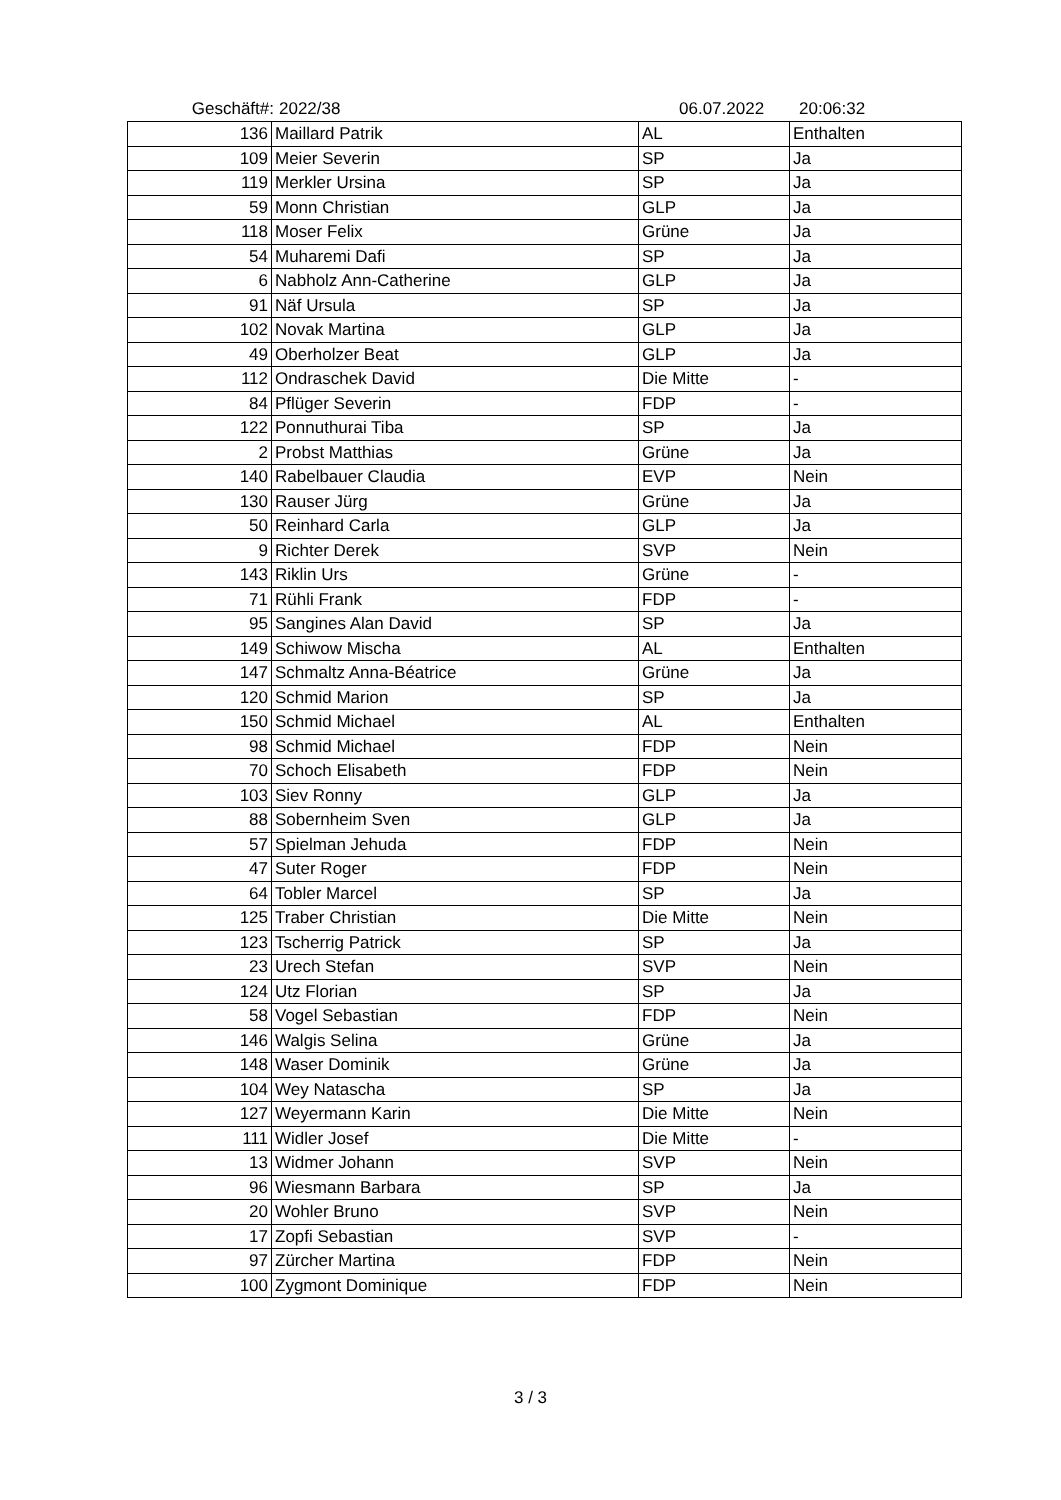Geschäft#: 2022/38 06.07.2022 20:06:32
| 136 | Maillard Patrik | AL | Enthalten |
| 109 | Meier Severin | SP | Ja |
| 119 | Merkler Ursina | SP | Ja |
| 59 | Monn Christian | GLP | Ja |
| 118 | Moser Felix | Grüne | Ja |
| 54 | Muharemi Dafi | SP | Ja |
| 6 | Nabholz Ann-Catherine | GLP | Ja |
| 91 | Näf Ursula | SP | Ja |
| 102 | Novak Martina | GLP | Ja |
| 49 | Oberholzer Beat | GLP | Ja |
| 112 | Ondraschek David | Die Mitte | - |
| 84 | Pflüger Severin | FDP | - |
| 122 | Ponnuthurai Tiba | SP | Ja |
| 2 | Probst Matthias | Grüne | Ja |
| 140 | Rabelbauer Claudia | EVP | Nein |
| 130 | Rauser Jürg | Grüne | Ja |
| 50 | Reinhard Carla | GLP | Ja |
| 9 | Richter Derek | SVP | Nein |
| 143 | Riklin Urs | Grüne | - |
| 71 | Rühli Frank | FDP | - |
| 95 | Sangines Alan David | SP | Ja |
| 149 | Schiwow Mischa | AL | Enthalten |
| 147 | Schmaltz Anna-Béatrice | Grüne | Ja |
| 120 | Schmid Marion | SP | Ja |
| 150 | Schmid Michael | AL | Enthalten |
| 98 | Schmid Michael | FDP | Nein |
| 70 | Schoch Elisabeth | FDP | Nein |
| 103 | Siev Ronny | GLP | Ja |
| 88 | Sobernheim Sven | GLP | Ja |
| 57 | Spielman Jehuda | FDP | Nein |
| 47 | Suter Roger | FDP | Nein |
| 64 | Tobler Marcel | SP | Ja |
| 125 | Traber Christian | Die Mitte | Nein |
| 123 | Tscherrig Patrick | SP | Ja |
| 23 | Urech Stefan | SVP | Nein |
| 124 | Utz Florian | SP | Ja |
| 58 | Vogel Sebastian | FDP | Nein |
| 146 | Walgis Selina | Grüne | Ja |
| 148 | Waser Dominik | Grüne | Ja |
| 104 | Wey Natascha | SP | Ja |
| 127 | Weyermann Karin | Die Mitte | Nein |
| 111 | Widler Josef | Die Mitte | - |
| 13 | Widmer Johann | SVP | Nein |
| 96 | Wiesmann Barbara | SP | Ja |
| 20 | Wohler Bruno | SVP | Nein |
| 17 | Zopfi Sebastian | SVP | - |
| 97 | Zürcher Martina | FDP | Nein |
| 100 | Zygmont Dominique | FDP | Nein |
3 / 3